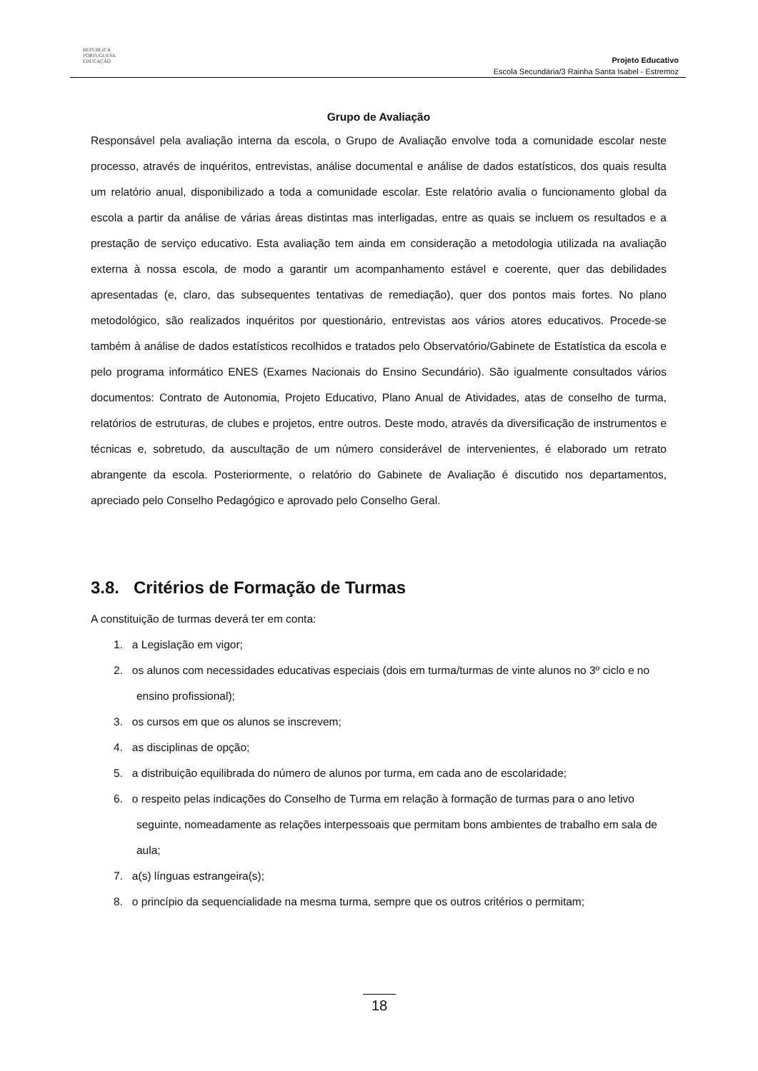REPÚBLICA
PORTUGUESA
EDUCAÇÃO
Projeto Educativo
Escola Secundária/3 Rainha Santa Isabel - Estremoz
Grupo de Avaliação
Responsável pela avaliação interna da escola, o Grupo de Avaliação envolve toda a comunidade escolar neste processo, através de inquéritos, entrevistas, análise documental e análise de dados estatísticos, dos quais resulta um relatório anual, disponibilizado a toda a comunidade escolar. Este relatório avalia o funcionamento global da escola a partir da análise de várias áreas distintas mas interligadas, entre as quais se incluem os resultados e a prestação de serviço educativo. Esta avaliação tem ainda em consideração a metodologia utilizada na avaliação externa à nossa escola, de modo a garantir um acompanhamento estável e coerente, quer das debilidades apresentadas (e, claro, das subsequentes tentativas de remediação), quer dos pontos mais fortes. No plano metodológico, são realizados inquéritos por questionário, entrevistas aos vários atores educativos. Procede-se também à análise de dados estatísticos recolhidos e tratados pelo Observatório/Gabinete de Estatística da escola e pelo programa informático ENES (Exames Nacionais do Ensino Secundário). São igualmente consultados vários documentos: Contrato de Autonomia, Projeto Educativo, Plano Anual de Atividades, atas de conselho de turma, relatórios de estruturas, de clubes e projetos, entre outros. Deste modo, através da diversificação de instrumentos e técnicas e, sobretudo, da auscultação de um número considerável de intervenientes, é elaborado um retrato abrangente da escola. Posteriormente, o relatório do Gabinete de Avaliação é discutido nos departamentos, apreciado pelo Conselho Pedagógico e aprovado pelo Conselho Geral.
3.8. Critérios de Formação de Turmas
A constituição de turmas deverá ter em conta:
1. a Legislação em vigor;
2. os alunos com necessidades educativas especiais (dois em turma/turmas de vinte alunos no 3º ciclo e no ensino profissional);
3. os cursos em que os alunos se inscrevem;
4. as disciplinas de opção;
5. a distribuição equilibrada do número de alunos por turma, em cada ano de escolaridade;
6. o respeito pelas indicações do Conselho de Turma em relação à formação de turmas para o ano letivo seguinte, nomeadamente as relações interpessoais que permitam bons ambientes de trabalho em sala de aula;
7. a(s) línguas estrangeira(s);
8. o princípio da sequencialidade na mesma turma, sempre que os outros critérios o permitam;
18